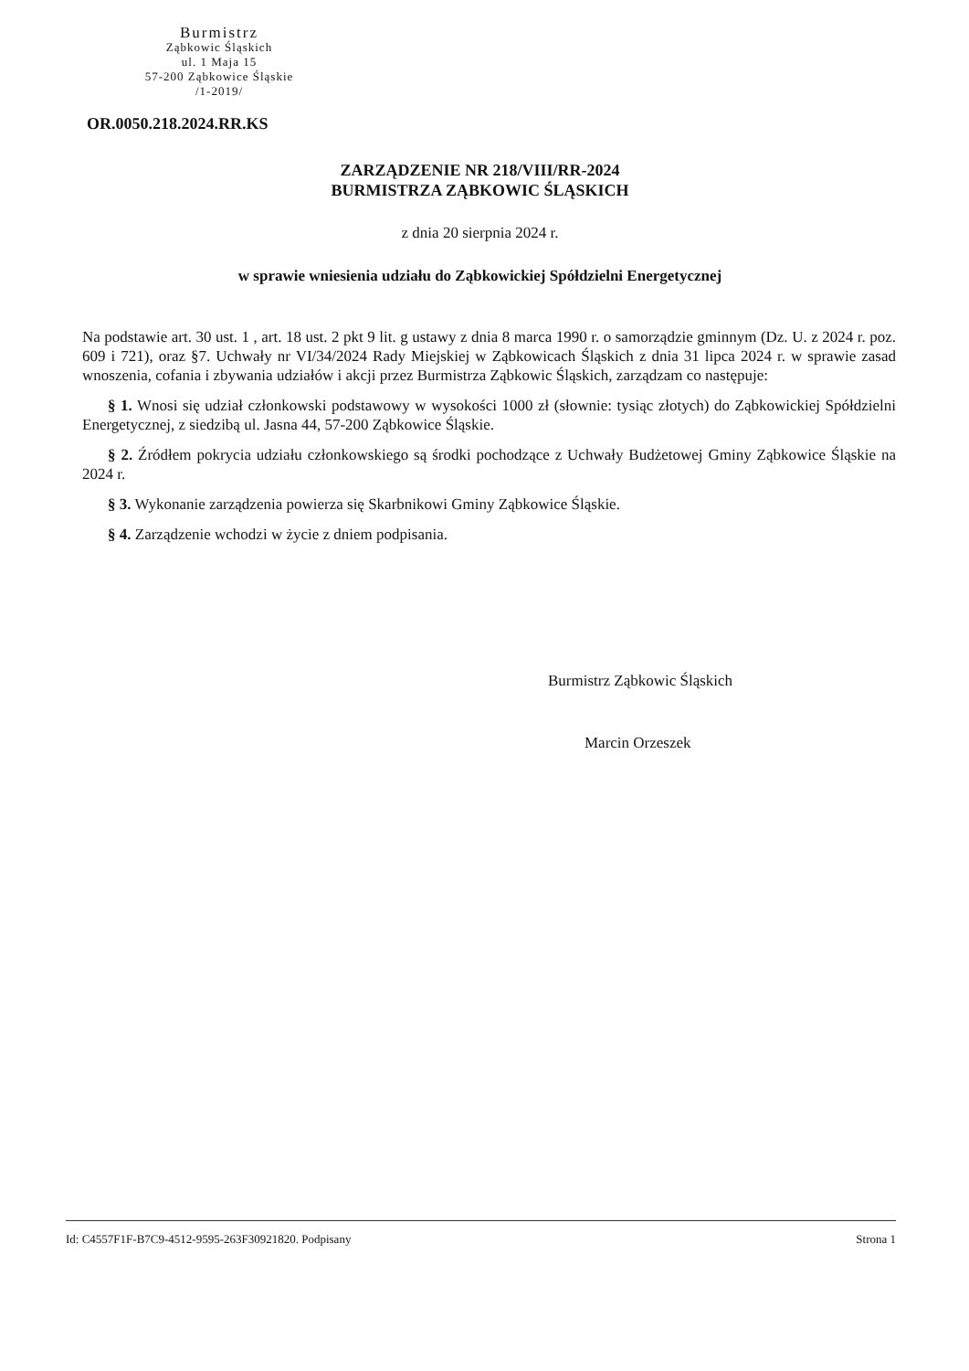Burmistrz
Ząbkowic Śląskich
ul. 1 Maja 15
57-200 Ząbkowice Śląskie
/1-2019/
OR.0050.218.2024.RR.KS
ZARZĄDZENIE NR 218/VIII/RR-2024
BURMISTRZA ZĄBKOWIC ŚLĄSKICH
z dnia 20 sierpnia 2024 r.
w sprawie wniesienia udziału do Ząbkowickiej Spółdzielni Energetycznej
Na podstawie art. 30 ust. 1 , art. 18 ust. 2 pkt 9 lit. g ustawy z dnia 8 marca 1990 r. o samorządzie gminnym (Dz. U. z 2024 r. poz. 609 i 721), oraz §7. Uchwały nr VI/34/2024 Rady Miejskiej w Ząbkowicach Śląskich z dnia 31 lipca 2024 r. w sprawie zasad wnoszenia, cofania i zbywania udziałów i akcji przez Burmistrza Ząbkowic Śląskich, zarządzam co następuje:
§ 1. Wnosi się udział członkowski podstawowy w wysokości 1000 zł (słownie: tysiąc złotych) do Ząbkowickiej Spółdzielni Energetycznej, z siedzibą ul. Jasna 44, 57-200 Ząbkowice Śląskie.
§ 2. Źródłem pokrycia udziału członkowskiego są środki pochodzące z Uchwały Budżetowej Gminy Ząbkowice Śląskie na 2024 r.
§ 3. Wykonanie zarządzenia powierza się Skarbnikowi Gminy Ząbkowice Śląskie.
§ 4. Zarządzenie wchodzi w życie z dniem podpisania.
Burmistrz Ząbkowic Śląskich
Marcin Orzeszek
Id: C4557F1F-B7C9-4512-9595-263F30921820. Podpisany Strona 1